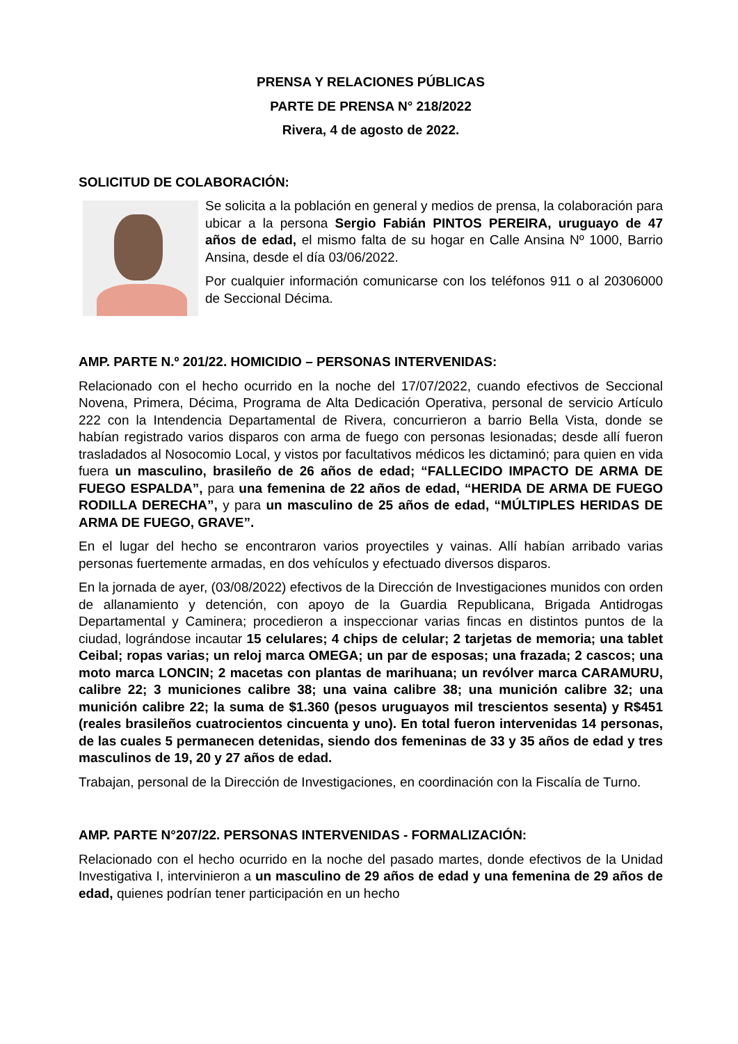PRENSA Y RELACIONES PÚBLICAS
PARTE DE PRENSA N° 218/2022
Rivera, 4 de agosto de 2022.
SOLICITUD DE COLABORACIÓN:
Se solicita a la población en general y medios de prensa, la colaboración para ubicar a la persona Sergio Fabián PINTOS PEREIRA, uruguayo de 47 años de edad, el mismo falta de su hogar en Calle Ansina Nº 1000, Barrio Ansina, desde el día 03/06/2022.
Por cualquier información comunicarse con los teléfonos 911 o al 20306000 de Seccional Décima.
AMP. PARTE N.º 201/22. HOMICIDIO – PERSONAS INTERVENIDAS:
Relacionado con el hecho ocurrido en la noche del 17/07/2022, cuando efectivos de Seccional Novena, Primera, Décima, Programa de Alta Dedicación Operativa, personal de servicio Artículo 222 con la Intendencia Departamental de Rivera, concurrieron a barrio Bella Vista, donde se habían registrado varios disparos con arma de fuego con personas lesionadas; desde allí fueron trasladados al Nosocomio Local, y vistos por facultativos médicos les dictaminó; para quien en vida fuera un masculino, brasileño de 26 años de edad; “FALLECIDO IMPACTO DE ARMA DE FUEGO ESPALDA”, para una femenina de 22 años de edad, “HERIDA DE ARMA DE FUEGO RODILLA DERECHA”, y para un masculino de 25 años de edad, “MÚLTIPLES HERIDAS DE ARMA DE FUEGO, GRAVE”.
En el lugar del hecho se encontraron varios proyectiles y vainas. Allí habían arribado varias personas fuertemente armadas, en dos vehículos y efectuado diversos disparos.
En la jornada de ayer, (03/08/2022) efectivos de la Dirección de Investigaciones munidos con orden de allanamiento y detención, con apoyo de la Guardia Republicana, Brigada Antidrogas Departamental y Caminera; procedieron a inspeccionar varias fincas en distintos puntos de la ciudad, lográndose incautar 15 celulares; 4 chips de celular; 2 tarjetas de memoria; una tablet Ceibal; ropas varias; un reloj marca OMEGA; un par de esposas; una frazada; 2 cascos; una moto marca LONCIN; 2 macetas con plantas de marihuana; un revólver marca CARAMURU, calibre 22; 3 municiones calibre 38; una vaina calibre 38; una munición calibre 32; una munición calibre 22; la suma de $1.360 (pesos uruguayos mil trescientos sesenta) y R$451 (reales brasileños cuatrocientos cincuenta y uno). En total fueron intervenidas 14 personas, de las cuales 5 permanecen detenidas, siendo dos femeninas de 33 y 35 años de edad y tres masculinos de 19, 20 y 27 años de edad.
Trabajan, personal de la Dirección de Investigaciones, en coordinación con la Fiscalía de Turno.
AMP. PARTE N°207/22. PERSONAS INTERVENIDAS - FORMALIZACIÓN:
Relacionado con el hecho ocurrido en la noche del pasado martes, donde efectivos de la Unidad Investigativa I, intervinieron a un masculino de 29 años de edad y una femenina de 29 años de edad, quienes podrían tener participación en un hecho